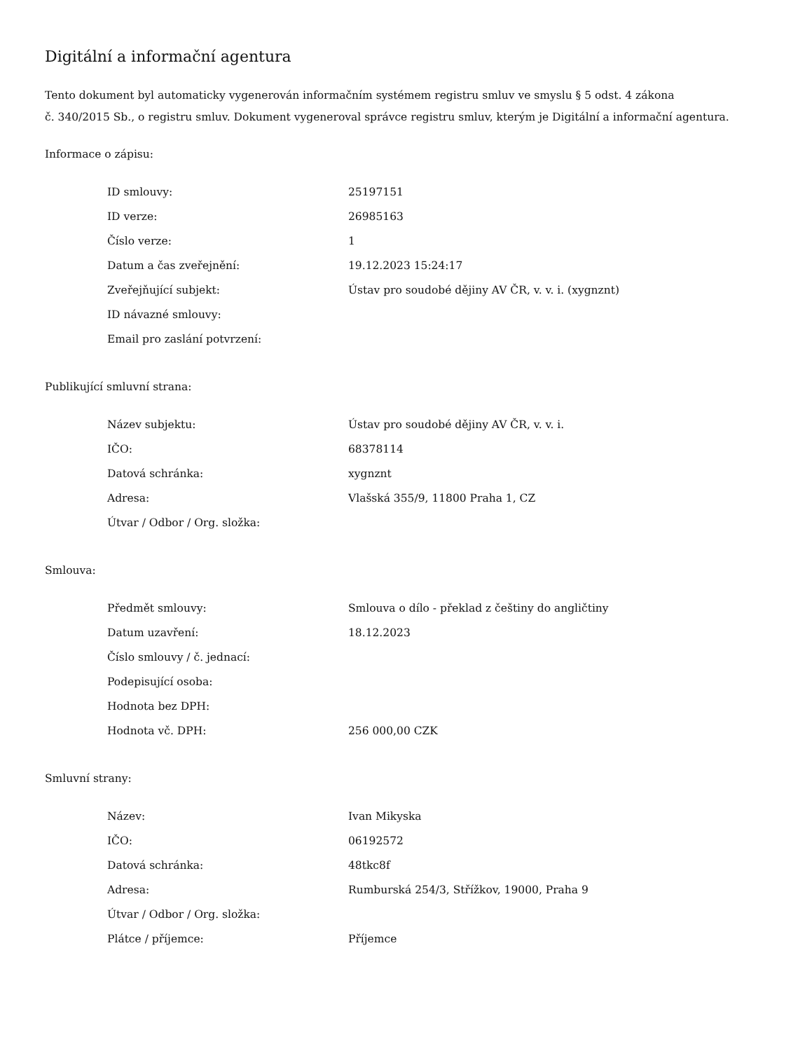Digitální a informační agentura
Tento dokument byl automaticky vygenerován informačním systémem registru smluv ve smyslu § 5 odst. 4 zákona
č. 340/2015 Sb., o registru smluv. Dokument vygeneroval správce registru smluv, kterým je Digitální a informační agentura.
Informace o zápisu:
| ID smlouvy: | 25197151 |
| ID verze: | 26985163 |
| Číslo verze: | 1 |
| Datum a čas zveřejnění: | 19.12.2023 15:24:17 |
| Zveřejňující subjekt: | Ústav pro soudobé dějiny AV ČR, v. v. i. (xygnznt) |
| ID návazné smlouvy: | |
| Email pro zaslání potvrzení: | |
Publikující smluvní strana:
| Název subjektu: | Ústav pro soudobé dějiny AV ČR, v. v. i. |
| IČO: | 68378114 |
| Datová schránka: | xygnznt |
| Adresa: | Vlašská 355/9, 11800 Praha 1, CZ |
| Útvar / Odbor / Org. složka: | |
Smlouva:
| Předmět smlouvy: | Smlouva o dílo - překlad z češtiny do angličtiny |
| Datum uzavření: | 18.12.2023 |
| Číslo smlouvy / č. jednací: | |
| Podepisující osoba: | |
| Hodnota bez DPH: | |
| Hodnota vč. DPH: | 256 000,00 CZK |
Smluvní strany:
| Název: | Ivan Mikyska |
| IČO: | 06192572 |
| Datová schránka: | 48tkc8f |
| Adresa: | Rumburská 254/3, Střížkov, 19000, Praha 9 |
| Útvar / Odbor / Org. složka: | |
| Plátce / příjemce: | Příjemce |